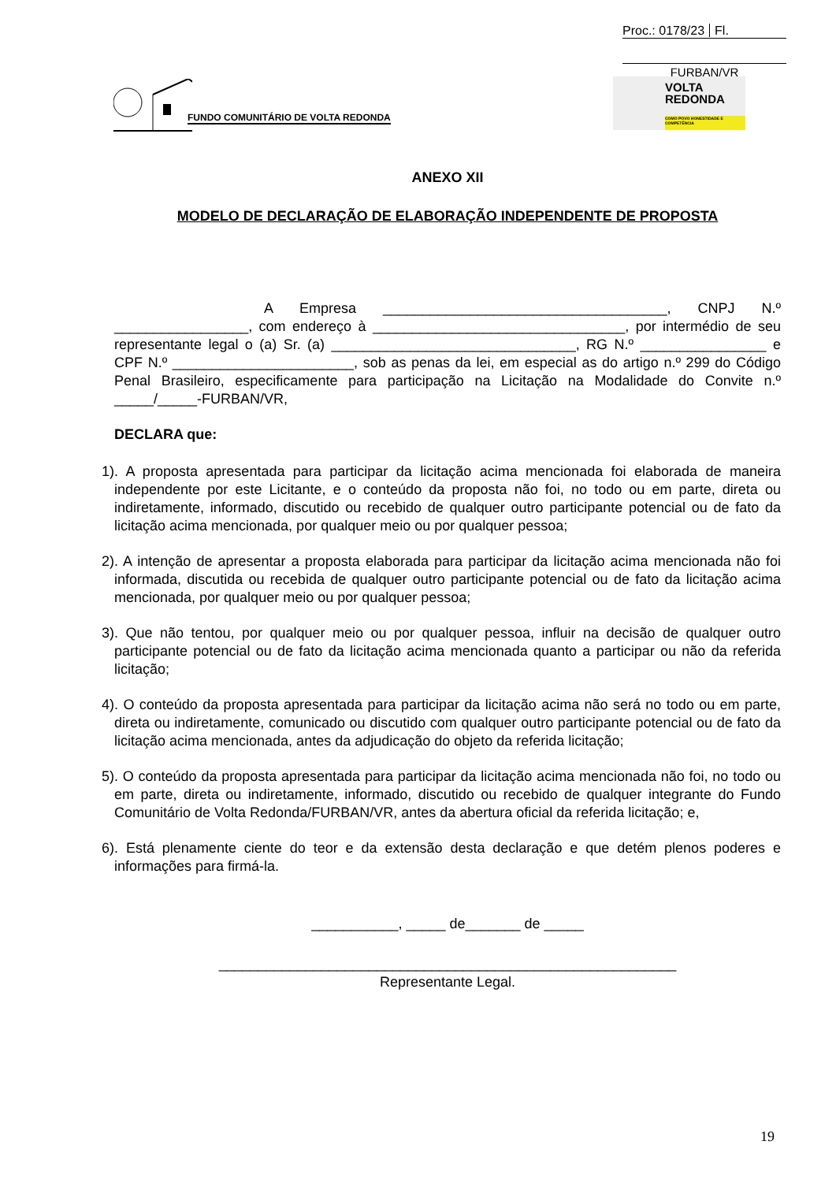Proc.: 0178/23 Fl.
FURBAN/VR
FUNDO COMUNITÁRIO DE VOLTA REDONDA
VOLTA
REDONDA
COMO POVO HONESTIDADE E COMPETÊNCIA
ANEXO XII
MODELO DE DECLARAÇÃO DE ELABORAÇÃO INDEPENDENTE DE PROPOSTA
A Empresa ____________________________________, CNPJ N.º _________________, com endereço à ________________________________, por intermédio de seu representante legal o (a) Sr. (a) _______________________________, RG N.º ________________ e CPF N.º _______________________, sob as penas da lei, em especial as do artigo n.º 299 do Código Penal Brasileiro, especificamente para participação na Licitação na Modalidade do Convite n.º _____/_____-FURBAN/VR,
DECLARA que:
1). A proposta apresentada para participar da licitação acima mencionada foi elaborada de maneira independente por este Licitante, e o conteúdo da proposta não foi, no todo ou em parte, direta ou indiretamente, informado, discutido ou recebido de qualquer outro participante potencial ou de fato da licitação acima mencionada, por qualquer meio ou por qualquer pessoa;
2). A intenção de apresentar a proposta elaborada para participar da licitação acima mencionada não foi informada, discutida ou recebida de qualquer outro participante potencial ou de fato da licitação acima mencionada, por qualquer meio ou por qualquer pessoa;
3). Que não tentou, por qualquer meio ou por qualquer pessoa, influir na decisão de qualquer outro participante potencial ou de fato da licitação acima mencionada quanto a participar ou não da referida licitação;
4). O conteúdo da proposta apresentada para participar da licitação acima não será no todo ou em parte, direta ou indiretamente, comunicado ou discutido com qualquer outro participante potencial ou de fato da licitação acima mencionada, antes da adjudicação do objeto da referida licitação;
5). O conteúdo da proposta apresentada para participar da licitação acima mencionada não foi, no todo ou em parte, direta ou indiretamente, informado, discutido ou recebido de qualquer integrante do Fundo Comunitário de Volta Redonda/FURBAN/VR, antes da abertura oficial da referida licitação; e,
6). Está plenamente ciente do teor e da extensão desta declaração e que detém plenos poderes e informações para firmá-la.
___________, _____ de_______ de _____
__________________________________________________________
Representante Legal.
19